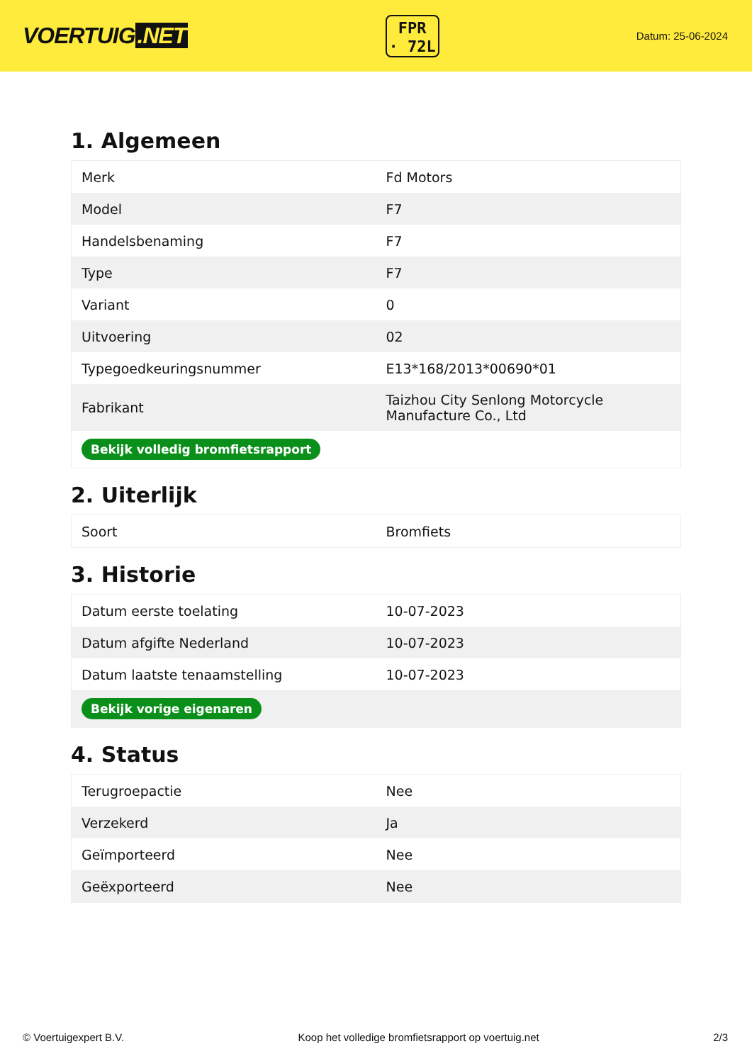VOERTUIG.NET
FPR
· 72L
Datum: 25-06-2024
1. Algemeen
| Merk | Fd Motors |
| Model | F7 |
| Handelsbenaming | F7 |
| Type | F7 |
| Variant | 0 |
| Uitvoering | 02 |
| Typegoedkeuringsnummer | E13*168/2013*00690*01 |
| Fabrikant | Taizhou City Senlong Motorcycle Manufacture Co., Ltd |
| Bekijk volledig bromfietsrapport | |
2. Uiterlijk
| Soort | Bromfiets |
3. Historie
| Datum eerste toelating | 10-07-2023 |
| Datum afgifte Nederland | 10-07-2023 |
| Datum laatste tenaamstelling | 10-07-2023 |
| Bekijk vorige eigenaren | |
4. Status
| Terugroepactie | Nee |
| Verzekerd | Ja |
| Geïmporteerd | Nee |
| Geëxporteerd | Nee |
© Voertuigexpert B.V. Koop het volledige bromfietsrapport op voertuig.net 2/3